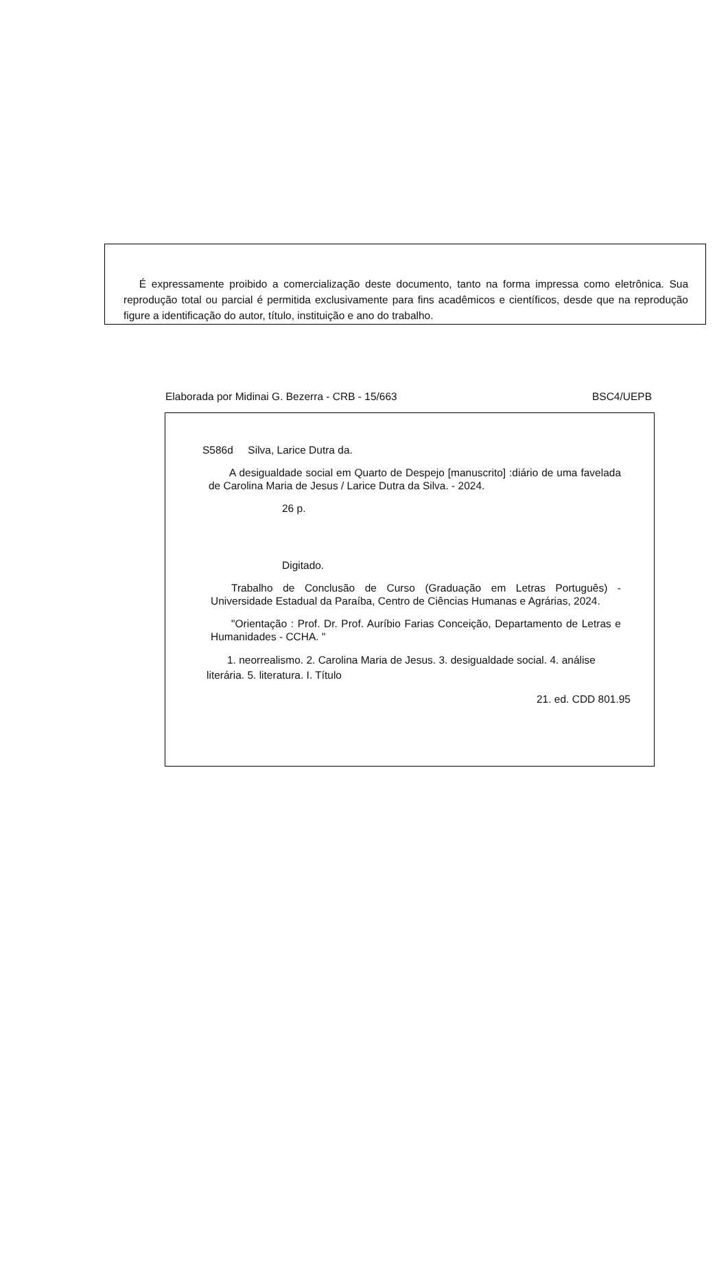É expressamente proibido a comercialização deste documento, tanto na forma impressa como eletrônica. Sua reprodução total ou parcial é permitida exclusivamente para fins acadêmicos e científicos, desde que na reprodução figure a identificação do autor, título, instituição e ano do trabalho.
Elaborada por Midinai G. Bezerra - CRB - 15/663 BSC4/UEPB
S586d Silva, Larice Dutra da.
A desigualdade social em Quarto de Despejo [manuscrito] :diário de uma favelada de Carolina Maria de Jesus / Larice Dutra da Silva. - 2024.
26 p.
Digitado.
Trabalho de Conclusão de Curso (Graduação em Letras Português) - Universidade Estadual da Paraíba, Centro de Ciências Humanas e Agrárias, 2024.
"Orientação : Prof. Dr. Prof. Auríbio Farias Conceição, Departamento de Letras e Humanidades - CCHA. "
1. neorrealismo. 2. Carolina Maria de Jesus. 3. desigualdade social. 4. análise literária. 5. literatura. I. Título
21. ed. CDD 801.95